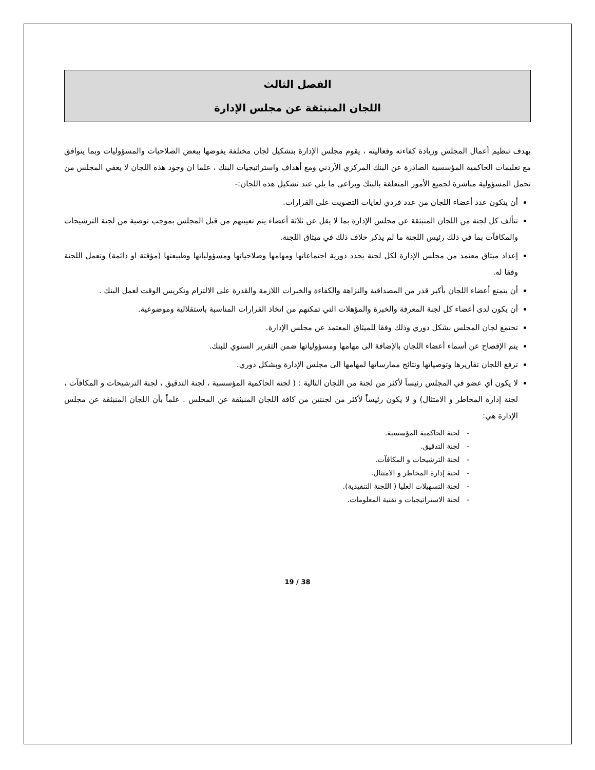الفصل الثالث
اللجان المنبثقة عن مجلس الإدارة
بهدف تنظيم أعمال المجلس وزيادة كفاءته وفعاليته ، يقوم مجلس الإدارة بتشكيل لجان مختلفة يفوضها ببعض الصلاحيات والمسؤوليات وبما يتوافق مع تعليمات الحاكمية المؤسسية الصادرة عن البنك المركزي الأردني ومع أهداف واستراتيجيات البنك ، علما ان وجود هذه اللجان لا يعفي المجلس من تحمل المسؤولية مباشرة لجميع الأمور المتعلقة بالبنك ويراعى ما يلي عند تشكيل هذه اللجان:-
أن يتكون عدد أعضاء اللجان من عدد فردي لغايات التصويت على القرارات.
تتألف كل لجنة من اللجان المنبثقة عن مجلس الإدارة بما لا يقل عن ثلاثة أعضاء يتم تعيينهم من قبل المجلس بموجب توصية من لجنة الترشيحات والمكافآت بما في ذلك رئيس اللجنة ما لم يذكر خلاف ذلك في ميثاق اللجنة.
إعداد ميثاق معتمد من مجلس الإدارة لكل لجنة يحدد دورية اجتماعاتها ومهامها وصلاحياتها ومسؤولياتها وطبيعتها (مؤقتة او دائمة) وتعمل اللجنة وفقا له.
أن يتمتع أعضاء اللجان بأكبر قدر من المصداقية والنزاهة والكفاءة والخبرات اللازمة والقدرة على الالتزام وتكريس الوقت لعمل البنك .
أن يكون لدى أعضاء كل لجنة المعرفة والخبرة والمؤهلات التي تمكنهم من اتخاذ القرارات المناسبة باستقلالية وموضوعية.
تجتمع لجان المجلس بشكل دوري وذلك وفقا للميثاق المعتمد عن مجلس الإدارة.
يتم الإفصاح عن أسماء أعضاء اللجان بالإضافة الى مهامها ومسؤولياتها ضمن التقرير السنوي للبنك.
ترفع اللجان تقاريرها وتوصياتها ونتائج ممارساتها لمهامها الى مجلس الإدارة وبشكل دوري.
لا يكون أي عضو في المجلس رئيساً لأكثر من لجنة من اللجان التالية : ( لجنة الحاكمية المؤسسية ، لجنة التدقيق ، لجنة الترشيحات و المكافآت ، لجنة إدارة المخاطر و الامتثال) و لا يكون رئيساً لأكثر من لجنتين من كافة اللجان المنبثقة عن المجلس . علماً بأن اللجان المنبثقة عن مجلس الإدارة هي:
- لجنة الحاكمية المؤسسية.
- لجنة التدقيق.
- لجنة الترشيحات و المكافآت.
- لجنة إدارة المخاطر و الامتثال.
- لجنة التسهيلات العليا ( اللجنة التنفيذية).
- لجنة الاستراتيجيات و تقنية المعلومات.
19 / 38